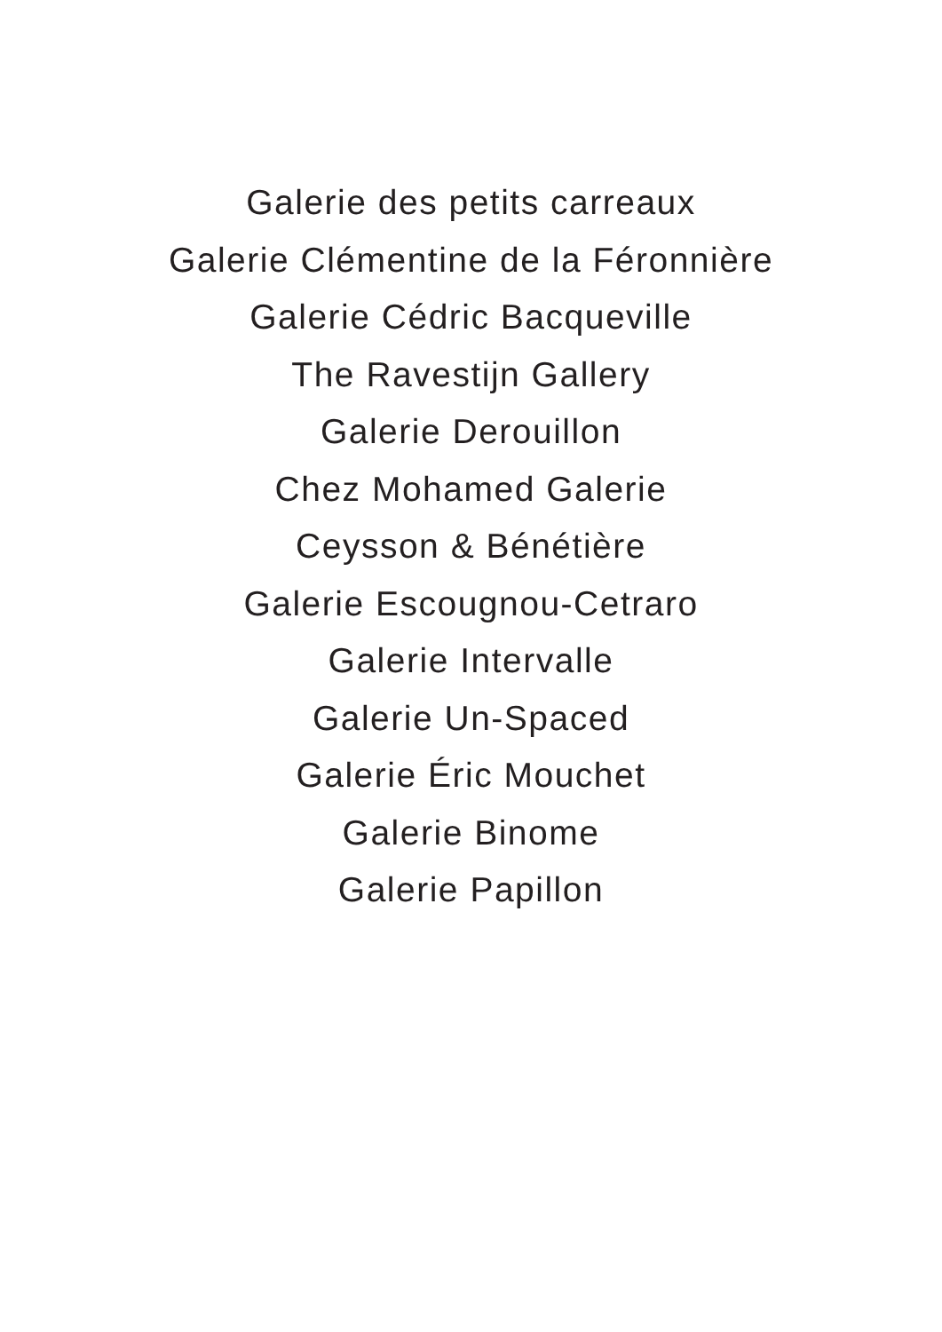Galerie des petits carreaux
Galerie Clémentine de la Féronnière
Galerie Cédric Bacqueville
The Ravestijn Gallery
Galerie Derouillon
Chez Mohamed Galerie
Ceysson & Bénétière
Galerie Escougnou-Cetraro
Galerie Intervalle
Galerie Un-Spaced
Galerie Éric Mouchet
Galerie Binome
Galerie Papillon